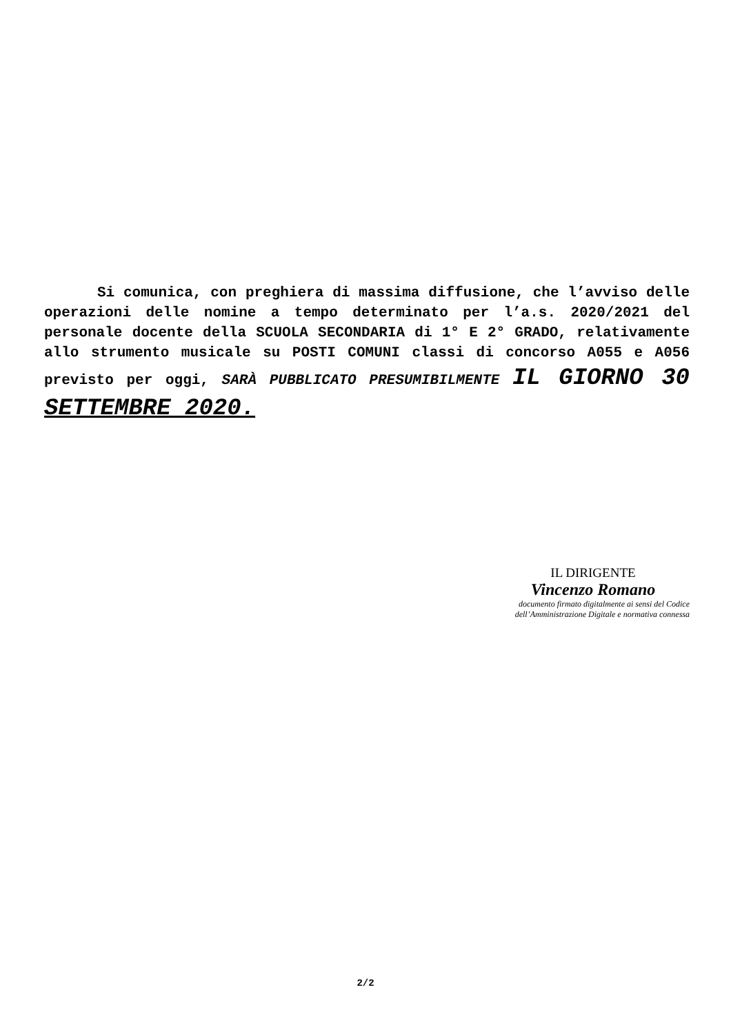Si comunica, con preghiera di massima diffusione, che l’avviso delle operazioni delle nomine a tempo determinato per l’a.s. 2020/2021 del personale docente della SCUOLA SECONDARIA di 1° E 2° GRADO, relativamente allo strumento musicale su POSTI COMUNI classi di concorso A055 e A056 previsto per oggi, SARÀ PUBBLICATO PRESUMIBILMENTE IL GIORNO 30 SETTEMBRE 2020.
IL DIRIGENTE
Vincenzo Romano
documento firmato digitalmente ai sensi del Codice dell’Amministrazione Digitale e normativa connessa
2/2